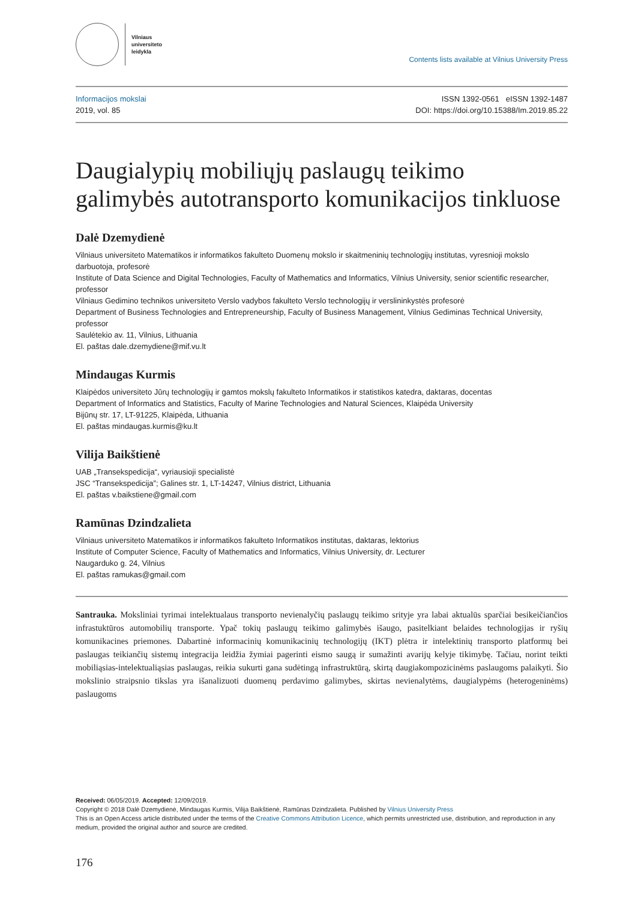Vilniaus
universiteto
leidykla
Contents lists available at Vilnius University Press
Informacijos mokslai
2019, vol. 85
ISSN 1392-0561 eISSN 1392-1487
DOI: https://doi.org/10.15388/Im.2019.85.22
Daugialypių mobiliųjų paslaugų teikimo galimybės autotransporto komunikacijos tinkluose
Dalė Dzemydienė
Vilniaus universiteto Matematikos ir informatikos fakulteto Duomenų mokslo ir skaitmeninių technologijų institutas, vyresnioji mokslo darbuotoja, profesorė
Institute of Data Science and Digital Technologies, Faculty of Mathematics and Informatics, Vilnius University, senior scientific researcher, professor
Vilniaus Gedimino technikos universiteto Verslo vadybos fakulteto Verslo technologijų ir verslininkystės profesorė
Department of Business Technologies and Entrepreneurship, Faculty of Business Management, Vilnius Gediminas Technical University, professor
Saulėtekio av. 11, Vilnius, Lithuania
El. paštas dale.dzemydiene@mif.vu.lt
Mindaugas Kurmis
Klaipėdos universiteto Jūrų technologijų ir gamtos mokslų fakulteto Informatikos ir statistikos katedra, daktaras, docentas
Department of Informatics and Statistics, Faculty of Marine Technologies and Natural Sciences, Klaipėda University
Bijūnų str. 17, LT-91225, Klaipėda, Lithuania
El. paštas mindaugas.kurmis@ku.lt
Vilija Baikštienė
UAB „Transekspedicija“, vyriausioji specialistė
JSC “Transekspedicija”; Galines str. 1, LT-14247, Vilnius district, Lithuania
El. paštas v.baikstiene@gmail.com
Ramūnas Dzindzalieta
Vilniaus universiteto Matematikos ir informatikos fakulteto Informatikos institutas, daktaras, lektorius
Institute of Computer Science, Faculty of Mathematics and Informatics, Vilnius University, dr. Lecturer
Naugarduko g. 24, Vilnius
El. paštas ramukas@gmail.com
Santrauka. Moksliniai tyrimai intelektualaus transporto nevienalyčių paslaugų teikimo srityje yra labai aktualūs sparčiai besikeičiančios infrastuktūros automobilių transporte. Ypač tokių paslaugų teikimo galimybės išaugo, pasitelkiant belaides technologijas ir ryšių komunikacines priemones. Dabartinė informacinių komunikacinių technologijų (IKT) plėtra ir intelektinių transporto platformų bei paslaugas teikiančių sistemų integracija leidžia žymiai pagerinti eismo saugą ir sumažinti avarijų kelyje tikimybę. Tačiau, norint teikti mobiliąsias-intelektualiąsias paslaugas, reikia sukurti gana sudėtingą infrastruktūrą, skirtą daugiakompozicinėms paslaugoms palaikyti. Šio mokslinio straipsnio tikslas yra išanalizuoti duomenų perdavimo galimybes, skirtas nevienalytėms, daugialypėms (heterogeninėms) paslaugoms
Received: 06/05/2019. Accepted: 12/09/2019.
Copyright © 2018 Dalė Dzemydienė, Mindaugas Kurmis, Vilija Baikštienė, Ramūnas Dzindzalieta. Published by Vilnius University Press
This is an Open Access article distributed under the terms of the Creative Commons Attribution Licence, which permits unrestricted use, distribution, and reproduction in any medium, provided the original author and source are credited.
176